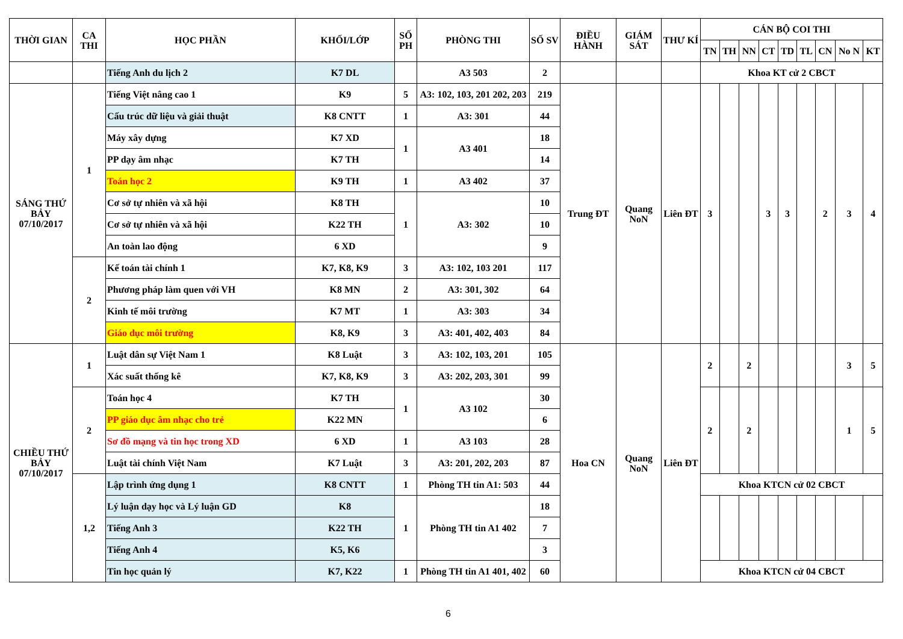| THỜI GIAN | CA THI | HỌC PHẦN | KHỐI/LỚP | SỐ PH | PHÒNG THI | SỐ SV | ĐIỀU HÀNH | GIÁM SÁT | THƯ KÍ | CÁN BỘ COI THI | | | | | | | | |
| --- | --- | --- | --- | --- | --- | --- | --- | --- | --- | --- | --- | --- | --- | --- | --- | --- | --- | --- |
| | | | | | | | | | | TN | TH | NN | CT | TD | TL | CN | No N | KT |
| | | Tiếng Anh du lịch 2 | K7 DL | | A3 503 | 2 | | | | Khoa KT cử 2 CBCT | | | | | | | | |
| SÁNG THỨ BẢY 07/10/2017 | 1 | Tiếng Việt nâng cao 1 | K9 | 5 | A3: 102, 103, 201 202, 203 | 219 | Trung ĐT | Quang NoN | Liên ĐT | 3 | | | 3 | 3 | | 2 | 3 | 4 |
| | | Cấu trúc dữ liệu và giải thuật | K8 CNTT | 1 | A3: 301 | 44 | | | | | | | | | | | | |
| | | Máy xây dựng | K7 XD | 1 | A3 401 | 18 | | | | | | | | | | | | |
| | | PP dạy âm nhạc | K7 TH | | | 14 | | | | | | | | | | | | |
| | | Toán học 2 | K9 TH | 1 | A3 402 | 37 | | | | | | | | | | | | |
| | | Cơ sở tự nhiên và xã hội | K8 TH | 1 | A3: 302 | 10 | | | | | | | | | | | | |
| | | Cơ sở tự nhiên và xã hội | K22 TH | | | 10 | | | | | | | | | | | | |
| | | An toàn lao động | 6 XD | | | 9 | | | | | | | | | | | | |
| | 2 | Kế toán tài chính 1 | K7, K8, K9 | 3 | A3: 102, 103 201 | 117 | | | | | | | | | | | | |
| | | Phương pháp làm quen với VH | K8 MN | 2 | A3: 301, 302 | 64 | | | | | | | | | | | | |
| | | Kinh tế môi trường | K7 MT | 1 | A3: 303 | 34 | | | | | | | | | | | | |
| | | Giáo dục môi trường | K8, K9 | 3 | A3: 401, 402, 403 | 84 | | | | | | | | | | | | |
| CHIỀU THỨ BẢY 07/10/2017 | 1 | Luật dân sự Việt Nam 1 | K8 Luật | 3 | A3: 102, 103, 201 | 105 | Hoa CN | Quang NoN | Liên ĐT | 2 | | 2 | | | | | 3 | 5 |
| | | Xác suất thống kê | K7, K8, K9 | 3 | A3: 202, 203, 301 | 99 | | | | | | | | | | | | |
| | 2 | Toán học 4 | K7 TH | 1 | A3 102 | 30 | | | | 2 | | 2 | | | | | 1 | 5 |
| | | PP giáo dục âm nhạc cho trẻ | K22 MN | | | 6 | | | | | | | | | | | | |
| | | Sơ đồ mạng và tin học trong XD | 6 XD | 1 | A3 103 | 28 | | | | | | | | | | | | |
| | | Luật tài chính Việt Nam | K7 Luật | 3 | A3: 201, 202, 203 | 87 | | | | | | | | | | | | |
| | 1,2 | Lập trình ứng dụng 1 | K8 CNTT | 1 | Phòng TH tin A1: 503 | 44 | | | | Khoa KTCN cử 02 CBCT | | | | | | | | |
| | | Lý luận dạy học và Lý luận GD | K8 | 1 | Phòng TH tin A1 402 | 18 | | | | | | | | | | | | |
| | | Tiếng Anh 3 | K22 TH | | | 7 | | | | | | | | | | | | |
| | | Tiếng Anh 4 | K5, K6 | | | 3 | | | | | | | | | | | | |
| | | Tin học quản lý | K7, K22 | 1 | Phòng TH tin A1 401, 402 | 60 | | | | Khoa KTCN cử 04 CBCT | | | | | | | | |
6